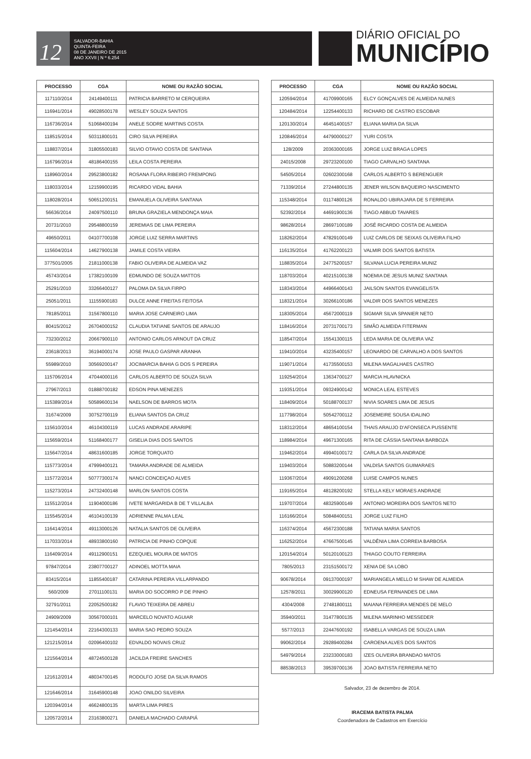12
SALVADOR-BAHIA
QUINTA-FEIRA
08 DE JANEIRO DE 2015
ANO XXVII | N º 6.254
DIÁRIO OFICIAL DO
MUNICÍPIO
| PROCESSO | CGA | NOME OU RAZÃO SOCIAL |
| --- | --- | --- |
| 117110/2014 | 24149400111 | PATRICIA BARRETO M CERQUEIRA |
| 116941/2014 | 49028500178 | WESLEY SOUZA SANTOS |
| 116736/2014 | 51068400194 | ANELE SODRE MARTINS COSTA |
| 118515/2014 | 50311800101 | CIRO SILVA PEREIRA |
| 118837/2014 | 31805500183 | SILVIO OTAVIO COSTA DE SANTANA |
| 116796/2014 | 48186400155 | LEILA COSTA PEREIRA |
| 118960/2014 | 29523800182 | ROSANA FLORA RIBEIRO FREMPONG |
| 118033/2014 | 12159900195 | RICARDO VIDAL BAHIA |
| 118028/2014 | 50651200151 | EMANUELA OLIVEIRA SANTANA |
| 56636/2014 | 24097500110 | BRUNA GRAZIELA MENDONÇA MAIA |
| 20731/2010 | 29548800159 | JEREMIAS DE LIMA PEREIRA |
| 49650/2011 | 04107700108 | JORGE LUIZ SERRA MARTINS |
| 115604/2014 | 14627900138 | JAMILE COSTA VIEIRA |
| 377501/2005 | 21811000138 | FABIO OLIVEIRA DE ALMEIDA VAZ |
| 45743/2014 | 17382100109 | EDMUNDO DE SOUZA MATTOS |
| 25291/2010 | 33266400127 | PALOMA DA SILVA FIRPO |
| 25051/2011 | 11155900183 | DULCE ANNE FREITAS FEITOSA |
| 78185/2011 | 31567800110 | MARIA JOSE CARNEIRO LIMA |
| 80415/2012 | 26704000152 | CLAUDIA TATIANE SANTOS DE ARAUJO |
| 73230/2012 | 20667900110 | ANTONIO CARLOS ARNOUT DA CRUZ |
| 23618/2013 | 36194000174 | JOSE PAULO GASPAR ARANHA |
| 55989/2010 | 30569200147 | JOCIMARCIA BAHIA G DOS S PEREIRA |
| 115706/2014 | 47044000116 | CARLOS ALBERTO DE SOUZA SILVA |
| 27967/2013 | 01888700182 | EDSON PINA MENEZES |
| 115389/2014 | 50589600134 | NAELSON DE BARROS MOTA |
| 31674/2009 | 30752700119 | ELIANA SANTOS DA CRUZ |
| 115610/2014 | 46104300119 | LUCAS ANDRADE ARARIPE |
| 115659/2014 | 51168400177 | GISELIA DIAS DOS SANTOS |
| 115647/2014 | 48631600185 | JORGE TORQUATO |
| 115773/2014 | 47999400121 | TAMARA ANDRADE DE ALMEIDA |
| 115772/2014 | 50777300174 | NANCI CONCEIÇAO ALVES |
| 115273/2014 | 24732400148 | MARLON SANTOS COSTA |
| 115512/2014 | 11904000186 | IVETE MARGARIDA B DE T VILLALBA |
| 115545/2014 | 46104100139 | ADRIENNE PALMA LEAL |
| 116414/2014 | 49113000126 | NATALIA SANTOS DE OLIVEIRA |
| 117033/2014 | 48933800160 | PATRICIA DE PINHO COPQUE |
| 116409/2014 | 49112900151 | EZEQUIEL MOURA DE MATOS |
| 97847/2014 | 23807700127 | ADINOEL MOTTA MAIA |
| 83415/2014 | 11855400187 | CATARINA PEREIRA VILLARPANDO |
| 560/2009 | 27011100131 | MARIA DO SOCORRO P DE PINHO |
| 32791/2011 | 22052500182 | FLAVIO TEIXEIRA DE ABREU |
| 24909/2009 | 30567000101 | MARCELO NOVATO AGUIAR |
| 121454/2014 | 22164300133 | MARIA SAO PEDRO SOUZA |
| 121215/2014 | 02096400102 | EDVALDO NOVAIS CRUZ |
| 121564/2014 | 48724500128 | JACILDA FREIRE SANCHES |
| 121612/2014 | 48034700145 | RODOLFO JOSE DA SILVA RAMOS |
| 121646/2014 | 31645900148 | JOAO ONILDO SILVEIRA |
| 120394/2014 | 46624800135 | MARTA LIMA PIRES |
| 120572/2014 | 23163800271 | DANIELA MACHADO CARAPIÁ |
| PROCESSO | CGA | NOME OU RAZÃO SOCIAL |
| --- | --- | --- |
| 120594/2014 | 41709900165 | ELCY GONÇALVES DE ALMEIDA NUNES |
| 120484/2014 | 12254400133 | RICHARD DE CASTRO ESCOBAR |
| 120130/2014 | 46451400157 | ELIANA MARIA DA SILVA |
| 120846/2014 | 44790000127 | YURI COSTA |
| 128/2009 | 20363000165 | JORGE LUIZ BRAGA LOPES |
| 24015/2008 | 29723200100 | TIAGO CARVALHO SANTANA |
| 54505/2014 | 02602300168 | CARLOS ALBERTO S BERENGUER |
| 71339/2014 | 27244800135 | JENER WILSON BAQUEIRO NASCIMENTO |
| 115348/2014 | 01174800126 | RONALDO UBIRAJARA DE S FERREIRA |
| 52392/2014 | 44691900136 | TIAGO ABBUD TAVARES |
| 98628/2014 | 28697100189 | JOSÉ RICARDO COSTA DE ALMEIDA |
| 118262/2014 | 47829100149 | LUIZ CARLOS DE SEIXAS OLIVEIRA FILHO |
| 116135/2014 | 41762200123 | VALMIR DOS SANTOS BATISTA |
| 118835/2014 | 24775200157 | SILVANA LUCIA PEREIRA MUNIZ |
| 118703/2014 | 40215100138 | NOEMIA DE JESUS MUNIZ SANTANA |
| 118343/2014 | 44966400143 | JAILSON SANTOS EVANGELISTA |
| 118321/2014 | 30266100186 | VALDIR DOS SANTOS MENEZES |
| 118305/2014 | 45672000119 | SIGMAR SILVA SPANIER NETO |
| 118416/2014 | 20731700173 | SIMÃO ALMEIDA FITERMAN |
| 118547/2014 | 15541300115 | LEDA MARIA DE OLIVEIRA VAZ |
| 119410/2014 | 43235400157 | LEONARDO DE CARVALHO A DOS SANTOS |
| 119071/2014 | 41735500153 | MILENA MAGALHAES CASTRO |
| 119254/2014 | 13634700127 | MARCIA HLAVNICKA |
| 119351/2014 | 09324900142 | MONICA LEAL ESTEVES |
| 118409/2014 | 50188700137 | NIVIA SOARES LIMA DE JESUS |
| 117798/2014 | 50542700112 | JOSEMEIRE SOUSA IDALINO |
| 118312/2014 | 48654100154 | THAIS ARAUJO D'AFONSECA PUSSENTE |
| 118984/2014 | 49671300165 | RITA DE CÁSSIA SANTANA BARBOZA |
| 119462/2014 | 49940100172 | CARLA DA SILVA ANDRADE |
| 119403/2014 | 50883200144 | VALDISA SANTOS GUIMARAES |
| 119367/2014 | 49091200268 | LUISE CAMPOS NUNES |
| 119165/2014 | 48128200192 | STELLA KELY MORAES ANDRADE |
| 119707/2014 | 48325900149 | ANTONIO MOREIRA DOS SANTOS NETO |
| 116166/2014 | 50848400151 | JORGE LUIZ FILHO |
| 116374/2014 | 45672300188 | TATIANA MARIA SANTOS |
| 116252/2014 | 47667500145 | VALDÊNIA LIMA CORREIA BARBOSA |
| 120154/2014 | 50120100123 | THIAGO COUTO FERREIRA |
| 7805/2013 | 23151500172 | XENIA DE SA LOBO |
| 90678/2014 | 09137000197 | MARIANGELA MELLO M SHAW DE ALMEIDA |
| 12578/2011 | 30029900120 | EDNEUSA FERNANDES DE LIMA |
| 4304/2008 | 27481800111 | MAIANA FERREIRA MENDES DE MELO |
| 35940/2011 | 31477800135 | MILENA MARINHO MESSEDER |
| 5577/2013 | 22447600192 | ISABELLA VARGAS DE SOUZA LIMA |
| 99062/2014 | 29289400284 | CAROENA ALVES DOS SANTOS |
| 54979/2014 | 23233000183 | IZES OLIVEIRA BRANDAO MATOS |
| 88538/2013 | 39539700136 | JOAO BATISTA FERREIRA NETO |
Salvador, 23 de dezembro de 2014.
IRACEMA BATISTA PALMA
Coordenadora de Cadastros em Exercício